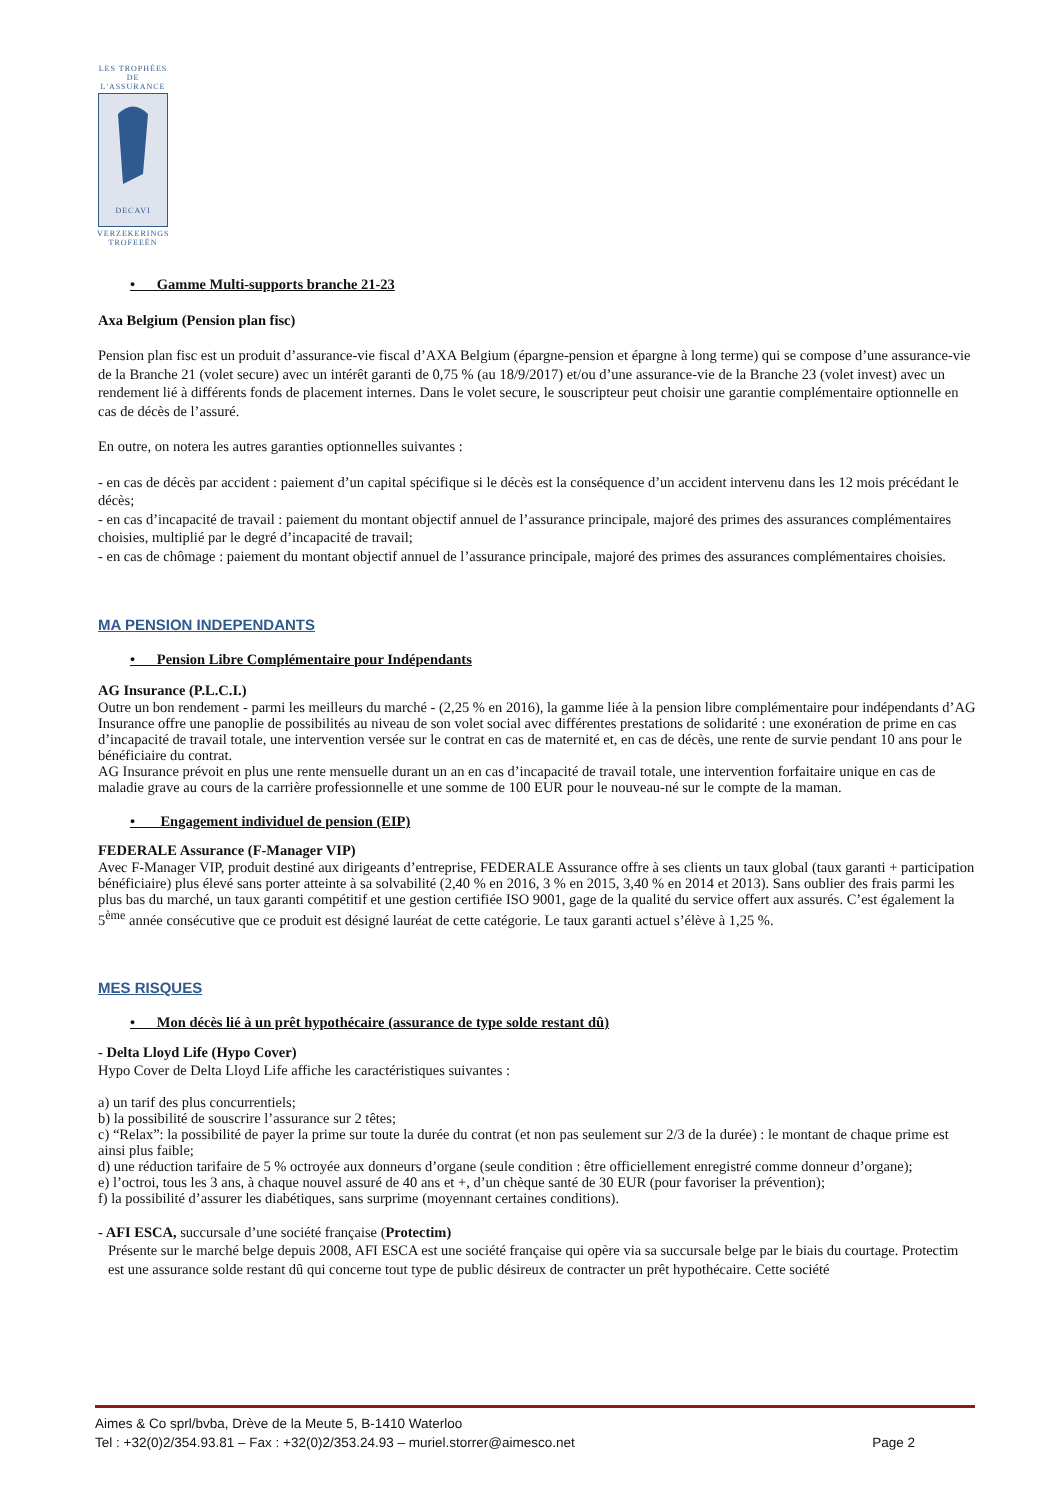LES TROPHÉES
DE L'ASSURANCE
DECAVI
VERZEKERINGS
TROFEEËN
• Gamme Multi-supports branche 21-23
Axa Belgium (Pension plan fisc)
Pension plan fisc est un produit d’assurance-vie fiscal d’AXA Belgium (épargne-pension et épargne à long terme) qui se compose d’une assurance-vie de la Branche 21 (volet secure) avec un intérêt garanti de 0,75 % (au 18/9/2017) et/ou d’une assurance-vie de la Branche 23 (volet invest) avec un rendement lié à différents fonds de placement internes. Dans le volet secure, le souscripteur peut choisir une garantie complémentaire optionnelle en cas de décès de l’assuré.
En outre, on notera les autres garanties optionnelles suivantes :
- en cas de décès par accident : paiement d’un capital spécifique si le décès est la conséquence d’un accident intervenu dans les 12 mois précédant le décès;
- en cas d’incapacité de travail : paiement du montant objectif annuel de l’assurance principale, majoré des primes des assurances complémentaires choisies, multiplié par le degré d’incapacité de travail;
- en cas de chômage : paiement du montant objectif annuel de l’assurance principale, majoré des primes des assurances complémentaires choisies.
MA PENSION INDEPENDANTS
• Pension Libre Complémentaire pour Indépendants
AG Insurance (P.L.C.I.)
Outre un bon rendement - parmi les meilleurs du marché - (2,25 % en 2016), la gamme liée à la pension libre complémentaire pour indépendants d’AG Insurance offre une panoplie de possibilités au niveau de son volet social avec différentes prestations de solidarité : une exonération de prime en cas d’incapacité de travail totale, une intervention versée sur le contrat en cas de maternité et, en cas de décès, une rente de survie pendant 10 ans pour le bénéficiaire du contrat.
AG Insurance prévoit en plus une rente mensuelle durant un an en cas d’incapacité de travail totale, une intervention forfaitaire unique en cas de maladie grave au cours de la carrière professionnelle et une somme de 100 EUR pour le nouveau-né sur le compte de la maman.
• Engagement individuel de pension (EIP)
FEDERALE Assurance (F-Manager VIP)
Avec F-Manager VIP, produit destiné aux dirigeants d’entreprise, FEDERALE Assurance offre à ses clients un taux global (taux garanti + participation bénéficiaire) plus élevé sans porter atteinte à sa solvabilité (2,40 % en 2016, 3 % en 2015, 3,40 % en 2014 et 2013). Sans oublier des frais parmi les plus bas du marché, un taux garanti compétitif et une gestion certifiée ISO 9001, gage de la qualité du service offert aux assurés. C’est également la 5<sup>ème</sup> année consécutive que ce produit est désigné lauréat de cette catégorie. Le taux garanti actuel s’élève à 1,25 %.
MES RISQUES
• Mon décès lié à un prêt hypothécaire (assurance de type solde restant dû)
- Delta Lloyd Life (Hypo Cover)
Hypo Cover de Delta Lloyd Life affiche les caractéristiques suivantes :
a) un tarif des plus concurrentiels;
b) la possibilité de souscrire l’assurance sur 2 têtes;
c) “Relax”: la possibilité de payer la prime sur toute la durée du contrat (et non pas seulement sur 2/3 de la durée) : le montant de chaque prime est ainsi plus faible;
d) une réduction tarifaire de 5 % octroyée aux donneurs d’organe (seule condition : être officiellement enregistré comme donneur d’organe);
e) l’octroi, tous les 3 ans, à chaque nouvel assuré de 40 ans et +, d’un chèque santé de 30 EUR (pour favoriser la prévention);
f) la possibilité d’assurer les diabétiques, sans surprime (moyennant certaines conditions).
- AFI ESCA, succursale d’une société française (Protectim)
Présente sur le marché belge depuis 2008, AFI ESCA est une société française qui opère via sa succursale belge par le biais du courtage. Protectim est une assurance solde restant dû qui concerne tout type de public désireux de contracter un prêt hypothécaire. Cette société
Aimes & Co sprl/bvba, Drève de la Meute 5, B-1410 Waterloo
Tel : +32(0)2/354.93.81 – Fax : +32(0)2/353.24.93 – muriel.storrer@aimesco.net Page 2